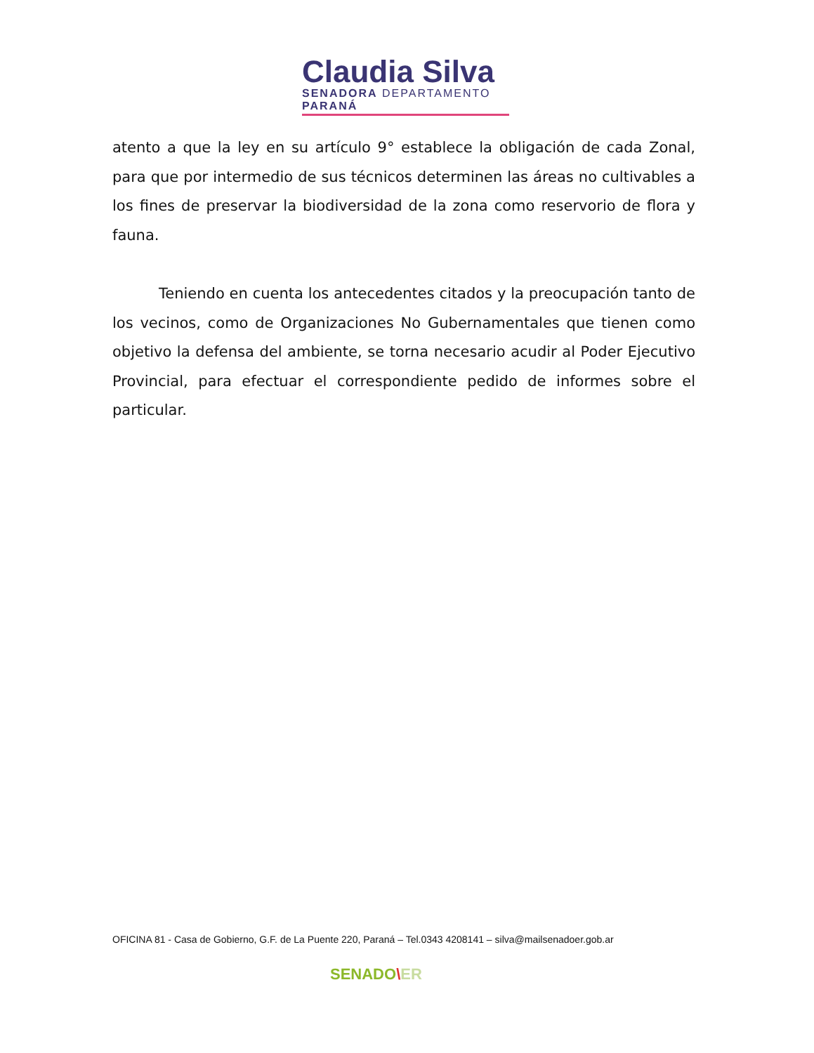Claudia Silva
SENADORA DEPARTAMENTO PARANÁ
atento a que la ley en su artículo 9° establece la obligación de cada Zonal, para que por intermedio de sus técnicos determinen las áreas no cultivables a los fines de preservar la biodiversidad de la zona como reservorio de flora y fauna.
Teniendo en cuenta los antecedentes citados y la preocupación tanto de los vecinos, como de Organizaciones No Gubernamentales que tienen como objetivo la defensa del ambiente, se torna necesario acudir al Poder Ejecutivo Provincial, para efectuar el correspondiente pedido de informes sobre el particular.
OFICINA 81 - Casa de Gobierno, G.F. de La Puente 220, Paraná – Tel.0343 4208141 – silva@mailsenadoer.gob.ar
SENADO\ER